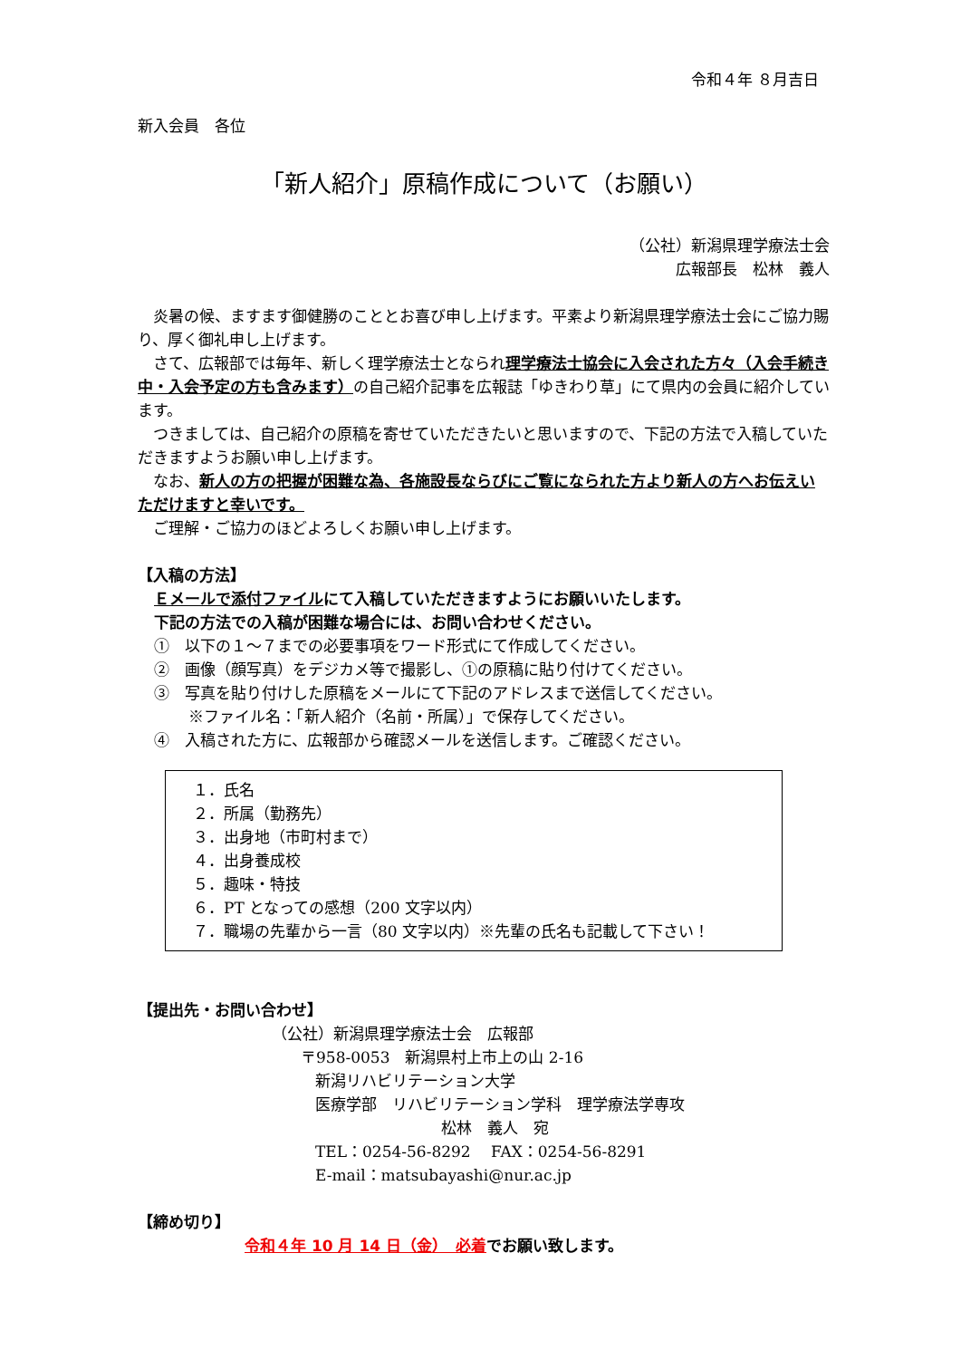令和４年 ８月吉日
新入会員　各位
「新人紹介」原稿作成について（お願い）
（公社）新潟県理学療法士会
広報部長　松林　義人
　炎暑の候、ますます御健勝のこととお喜び申し上げます。平素より新潟県理学療法士会にご協力賜り、厚く御礼申し上げます。
　さて、広報部では毎年、新しく理学療法士となられ理学療法士協会に入会された方々（入会手続き中・入会予定の方も含みます）の自己紹介記事を広報誌「ゆきわり草」にて県内の会員に紹介しています。
　つきましては、自己紹介の原稿を寄せていただきたいと思いますので、下記の方法で入稿していただきますようお願い申し上げます。
　なお、新人の方の把握が困難な為、各施設長ならびにご覧になられた方より新人の方へお伝えいただけますと幸いです。
　ご理解・ご協力のほどよろしくお願い申し上げます。
【入稿の方法】
Ｅメールで添付ファイルにて入稿していただきますようにお願いいたします。
下記の方法での入稿が困難な場合には、お問い合わせください。
①　以下の１～７までの必要事項をワード形式にて作成してください。
②　画像（顔写真）をデジカメ等で撮影し、①の原稿に貼り付けてください。
③　写真を貼り付けした原稿をメールにて下記のアドレスまで送信してください。
※ファイル名：「新人紹介（名前・所属）」で保存してください。
④　入稿された方に、広報部から確認メールを送信します。ご確認ください。
１．氏名
２．所属（勤務先）
３．出身地（市町村まで）
４．出身養成校
５．趣味・特技
６．PT となっての感想（200 文字以内）
７．職場の先輩から一言（80 文字以内）※先輩の氏名も記載して下さい！
【提出先・お問い合わせ】
（公社）新潟県理学療法士会　広報部
〒958-0053　新潟県村上市上の山 2-16
新潟リハビリテーション大学
医療学部　リハビリテーション学科　理学療法学専攻
松林　義人　宛
TEL：0254-56-8292　 FAX：0254-56-8291
E-mail：matsubayashi@nur.ac.jp
【締め切り】
令和４年 10 月 14 日（金）　必着でお願い致します。